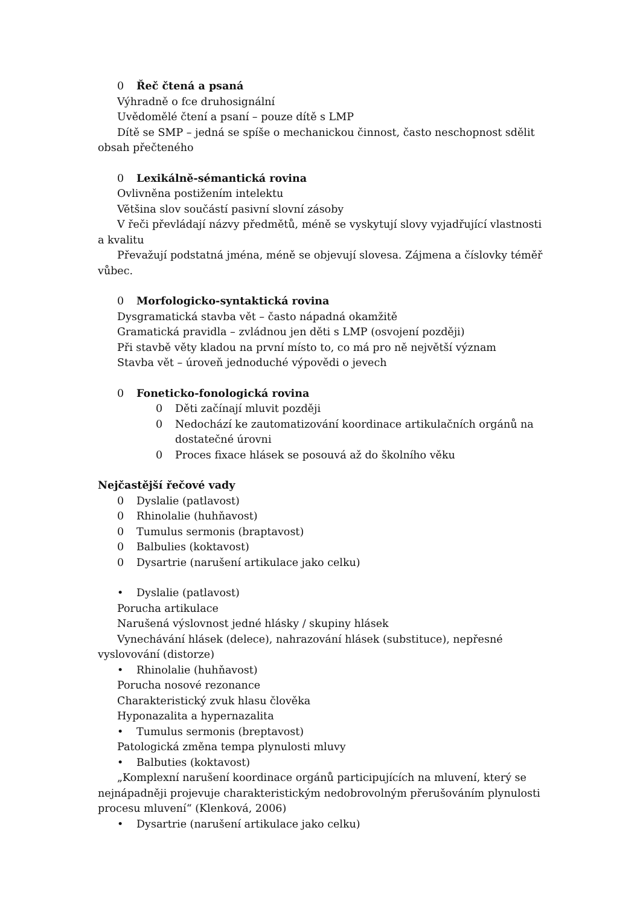0 Řeč čtená a psaná
Výhradně o fce druhosignální
Uvědomělé čtení a psaní – pouze dítě s LMP
Dítě se SMP – jedná se spíše o mechanickou činnost, často neschopnost sdělit obsah přečteného
0 Lexikálně-sémantická rovina
Ovlivněna postižením intelektu
Většina slov součástí pasivní slovní zásoby
V řeči převládají názvy předmětů, méně se vyskytují slovy vyjadřující vlastnosti a kvalitu
Převažují podstatná jména, méně se objevují slovesa. Zájmena a číslovky téměř vůbec.
0 Morfologicko-syntaktická rovina
Dysgramatická stavba vět – často nápadná okamžitě
Gramatická pravidla – zvládnou jen děti s LMP (osvojení později)
Při stavbě věty kladou na první místo to, co má pro ně největší význam
Stavba vět – úroveň jednoduché výpovědi o jevech
0 Foneticko-fonologická rovina
0 Děti začínají mluvit později
0 Nedochází ke zautomatizování koordinace artikulačních orgánů na dostatečné úrovni
0 Proces fixace hlásek se posouvá až do školního věku
Nejčastější řečové vady
0 Dyslalie (patlavost)
0 Rhinolalie (huhňavost)
0 Tumulus sermonis (braptavost)
0 Balbulies (koktavost)
0 Dysartrie (narušení artikulace jako celku)
• Dyslalie (patlavost)
Porucha artikulace
Narušená výslovnost jedné hlásky / skupiny hlásek
Vynechávání hlásek (delece), nahrazování hlásek (substituce), nepřesné vyslovování (distorze)
• Rhinolalie (huhňavost)
Porucha nosové rezonance
Charakteristický zvuk hlasu člověka
Hyponazalita a hypernazalita
• Tumulus sermonis (breptavost)
Patologická změna tempa plynulosti mluvy
• Balbuties (koktavost)
„Komplexní narušení koordinace orgánů participujících na mluvení, který se nejnápadněji projevuje charakteristickým nedobrovolným přerušováním plynulosti procesu mluvení“ (Klenková, 2006)
• Dysartrie (narušení artikulace jako celku)